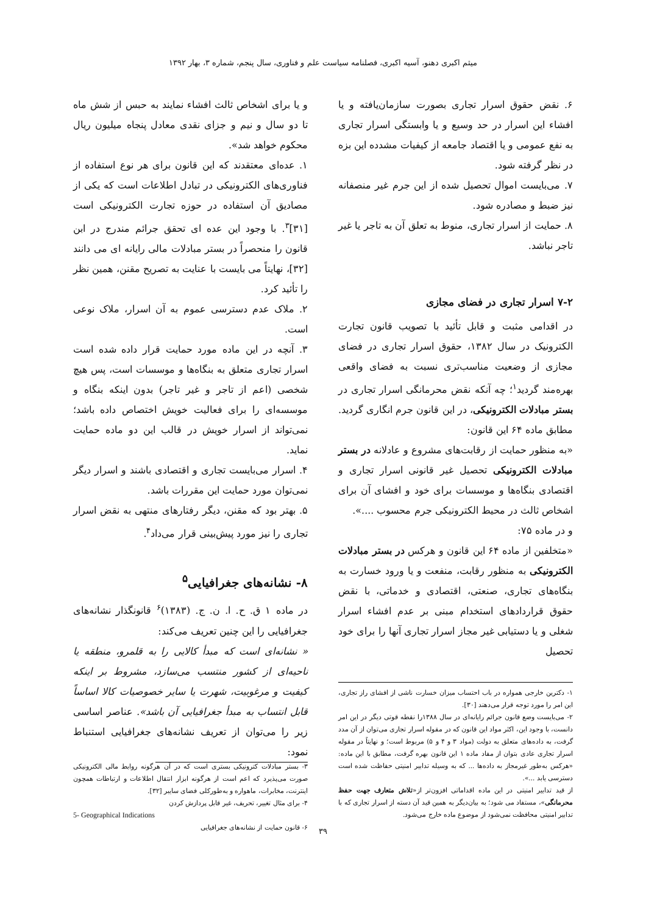میثم اکبری دهنو، آسیه اکبری، فصلنامه سیاست علم و فناوری، سال پنجم، شماره ۳، بهار ۱۳۹۲
۶. نقض حقوق اسرار تجاری بصورت سازمان‌یافته و یا افشاء این اسرار در حد وسیع و یا وابستگی اسرار تجاری به نفع عمومی و یا اقتصاد جامعه از کیفیات مشدده این بزه در نظر گرفته شود.
۷. می‌بایست اموال تحصیل شده از این جرم غیر منصفانه نیز ضبط و مصادره شود.
۸. حمایت از اسرار تجاری، منوط به تعلق آن به تاجر یا غیر تاجر نباشد.
۷-۲ اسرار تجاری در فضای مجازی
در اقدامی مثبت و قابل تأئید با تصویب قانون تجارت الکترونیک در سال ۱۳۸۲، حقوق اسرار تجاری در فضای مجازی از وضعیت مناسب‌تری نسبت به فضای واقعی بهره‌مند گردید<sup>۱</sup>؛ چه آنکه نقض محرمانگی اسرار تجاری در بستر مبادلات الکترونیکی، در این قانون جرم انگاری گردید. مطابق ماده ۶۴ این قانون:
«به منظور حمایت از رقابت‌های مشروع و عادلانه در بستر مبادلات الکترونیکی تحصیل غیر قانونی اسرار تجاری و اقتصادی بنگاه‌ها و موسسات برای خود و افشای آن برای اشخاص ثالث در محیط الکترونیکی جرم محسوب ....».
و در ماده ۷۵:
«متخلفین از ماده ۶۴ این قانون و هرکس در بستر مبادلات الکترونیکی به منظور رقابت، منفعت و یا ورود خسارت به بنگاه‌های تجاری، صنعتی، اقتصادی و خدماتی، با نقض حقوق قراردادهای استخدام مبنی بر عدم افشاء اسرار شغلی و یا دستیابی غیر مجاز اسرار تجاری آنها را برای خود تحصیل
۱- دکترین خارجی همواره در باب احتساب میزان خسارت ناشی از افشای راز تجاری، این امر را مورد توجه قرار می‌دهند [۳۰].
۲- می‌بایست وضع قانون جرائم رایانه‌ای در سال ۱۳۸۸را نقطه قوتی دیگر در این امر دانست، با وجود این، اکثر مواد این قانون که در مقوله اسرار تجاری می‌توان از آن مدد گرفت، به داده‌های متعلق به دولت (مواد ۳ و ۴ و ۵) مربوط است؛ و نهایتاً در مقوله اسرار تجاری عادی بتوان از مفاد ماده ۱ این قانون بهره گرفت، مطابق با این ماده: «هرکس به‌طور غیرمجاز به داده‌ها ... که به وسیله تدابیر امنیتی حفاظت شده است دسترسی یابد ...».
از قید تدابیر امنیتی در این ماده اقداماتی افزون‌تر از«تلاش متعارف جهت حفظ محرمانگی»، مستفاد می شود؛ به بیان‌دیگر به همین قید آن دسته از اسرار تجاری که با تدابیر امنیتی محافظت نمی‌شود از موضوع ماده خارج می‌شود.
و یا برای اشخاص ثالث افشاء نمایند به حبس از شش ماه تا دو سال و نیم و جزای نقدی معادل پنجاه میلیون ریال محکوم خواهد شد».
۱. عده‌ای معتقدند که این قانون برای هر نوع استفاده از فناوری‌های الکترونیکی در تبادل اطلاعات است که یکی از مصادیق آن استفاده در حوزه تجارت الکترونیکی است [۳۱]<sup>۳</sup>. با وجود این عده ای تحقق جرائم مندرج در ابن قانون را منحصراً در بستر مبادلات مالی رایانه ای می دانند [۳۲]، نهایتاً می بایست با عنایت به تصریح مقنن، همین نظر را تأئید کرد.
۲. ملاک عدم دسترسی عموم به آن اسرار، ملاک نوعی است.
۳. آنچه در این ماده مورد حمایت قرار داده شده است اسرار تجاری متعلق به بنگاه‌ها و موسسات است، پس هیچ شخصی (اعم از تاجر و غیر تاجر) بدون اینکه بنگاه و موسسه‌ای را برای فعالیت خویش اختصاص داده باشد؛ نمی‌تواند از اسرار خویش در قالب این دو ماده حمایت نماید.
۴. اسرار می‌بایست تجاری و اقتصادی باشند و اسرار دیگر نمی‌توان مورد حمایت این مقررات باشد.
۵. بهتر بود که مقنن، دیگر رفتارهای منتهی به نقض اسرار تجاری را نیز مورد پیش‌بینی قرار می‌داد<sup>۴</sup>.
۸- نشانه‌های جغرافیایی<sup>۵</sup>
در ماده ۱ ق. ح. ا. ن. ج. (۱۳۸۳)<sup>۶</sup> قانونگذار نشانه‌های جغرافیایی را این چنین تعریف می‌کند:
« نشانه‌ای است که مبدأ کالایی را به قلمرو، منطقه یا ناحیه‌ای از کشور منتسب می‌سازد، مشروط بر اینکه کیفیت و مرغوبیت، شهرت یا سایر خصوصیات کالا اساساً قابل انتساب به مبدأ جغرافیایی آن باشد». عناصر اساسی زیر را می‌توان از تعریف نشانه‌های جغرافیایی استنباط نمود:
۳- بستر مبادلات کترونیکی بستری است که در آن هرگونه روابط مالی الکترونیکی صورت می‌پذیرد که اعم است از هرگونه ابزار انتقال اطلاعات و ارتباطات همچون اینترنت، مخابرات، ماهواره و به‌طورکلی فضای سایبر [۳۲].
۴- برای مثال تغییر، تحریف، غیر قابل پردازش کردن
5- Geographical Indications
۶- قانون حمایت از نشانه‌های جغرافیایی
۳۹